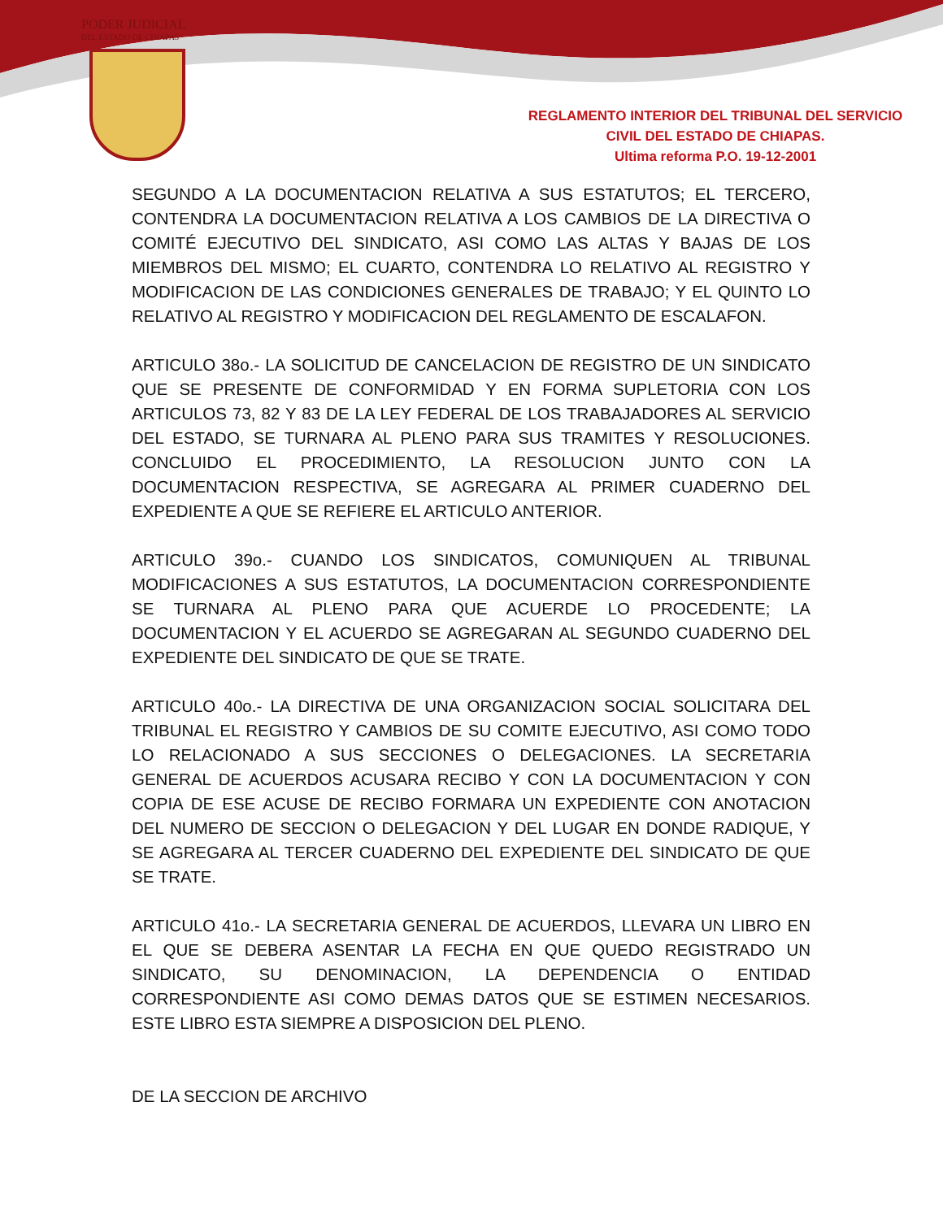PODER JUDICIAL
DEL ESTADO DE CHIAPAS
REGLAMENTO INTERIOR DEL TRIBUNAL DEL SERVICIO
CIVIL DEL ESTADO DE CHIAPAS.
Ultima reforma P.O. 19-12-2001
SEGUNDO A LA DOCUMENTACION RELATIVA A SUS ESTATUTOS; EL TERCERO, CONTENDRA LA DOCUMENTACION RELATIVA A LOS CAMBIOS DE LA DIRECTIVA O COMITÉ EJECUTIVO DEL SINDICATO, ASI COMO LAS ALTAS Y BAJAS DE LOS MIEMBROS DEL MISMO; EL CUARTO, CONTENDRA LO RELATIVO AL REGISTRO Y MODIFICACION DE LAS CONDICIONES GENERALES DE TRABAJO; Y EL QUINTO LO RELATIVO AL REGISTRO Y MODIFICACION DEL REGLAMENTO DE ESCALAFON.
ARTICULO 38o.- LA SOLICITUD DE CANCELACION DE REGISTRO DE UN SINDICATO QUE SE PRESENTE DE CONFORMIDAD Y EN FORMA SUPLETORIA CON LOS ARTICULOS 73, 82 Y 83 DE LA LEY FEDERAL DE LOS TRABAJADORES AL SERVICIO DEL ESTADO, SE TURNARA AL PLENO PARA SUS TRAMITES Y RESOLUCIONES. CONCLUIDO EL PROCEDIMIENTO, LA RESOLUCION JUNTO CON LA DOCUMENTACION RESPECTIVA, SE AGREGARA AL PRIMER CUADERNO DEL EXPEDIENTE A QUE SE REFIERE EL ARTICULO ANTERIOR.
ARTICULO 39o.- CUANDO LOS SINDICATOS, COMUNIQUEN AL TRIBUNAL MODIFICACIONES A SUS ESTATUTOS, LA DOCUMENTACION CORRESPONDIENTE SE TURNARA AL PLENO PARA QUE ACUERDE LO PROCEDENTE; LA DOCUMENTACION Y EL ACUERDO SE AGREGARAN AL SEGUNDO CUADERNO DEL EXPEDIENTE DEL SINDICATO DE QUE SE TRATE.
ARTICULO 40o.- LA DIRECTIVA DE UNA ORGANIZACION SOCIAL SOLICITARA DEL TRIBUNAL EL REGISTRO Y CAMBIOS DE SU COMITE EJECUTIVO, ASI COMO TODO LO RELACIONADO A SUS SECCIONES O DELEGACIONES. LA SECRETARIA GENERAL DE ACUERDOS ACUSARA RECIBO Y CON LA DOCUMENTACION Y CON COPIA DE ESE ACUSE DE RECIBO FORMARA UN EXPEDIENTE CON ANOTACION DEL NUMERO DE SECCION O DELEGACION Y DEL LUGAR EN DONDE RADIQUE, Y SE AGREGARA AL TERCER CUADERNO DEL EXPEDIENTE DEL SINDICATO DE QUE SE TRATE.
ARTICULO 41o.- LA SECRETARIA GENERAL DE ACUERDOS, LLEVARA UN LIBRO EN EL QUE SE DEBERA ASENTAR LA FECHA EN QUE QUEDO REGISTRADO UN SINDICATO, SU DENOMINACION, LA DEPENDENCIA O ENTIDAD CORRESPONDIENTE ASI COMO DEMAS DATOS QUE SE ESTIMEN NECESARIOS. ESTE LIBRO ESTA SIEMPRE A DISPOSICION DEL PLENO.
DE LA SECCION DE ARCHIVO